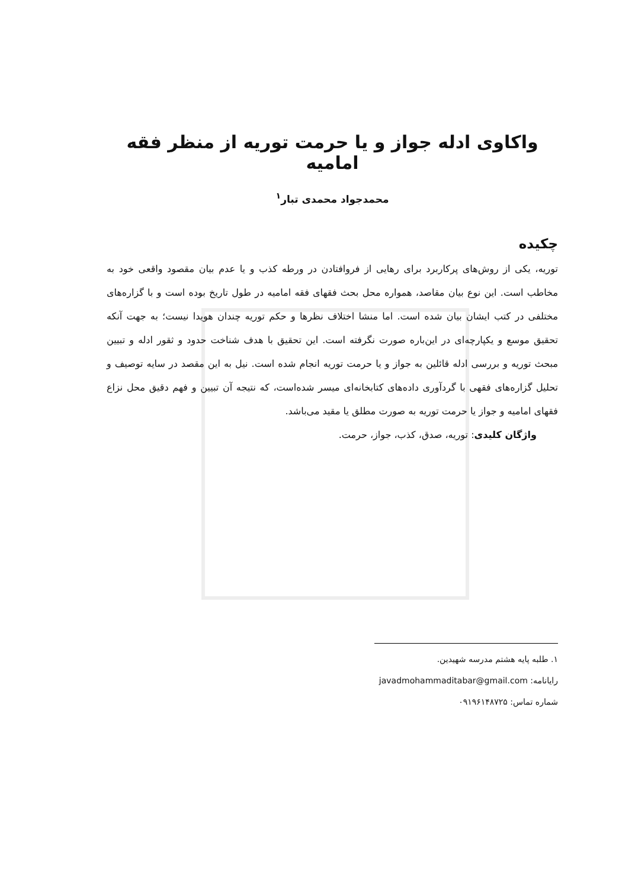واکاوی ادله جواز و یا حرمت توریه از منظر فقه امامیه
محمدجواد محمدی تبار<sup>۱</sup>
چکیده
توریه، یکی از روش‌های پرکاربرد برای رهایی از فروافتادن در ورطه کذب و یا عدم بیان مقصود واقعی خود به مخاطب است. این نوع بیان مقاصد، همواره محل بحث فقهای فقه امامیه در طول تاریخ بوده است و با گزاره‌های مختلفی در کتب ایشان بیان شده است. اما منشا اختلاف نظرها و حکم توریه چندان هویدا نیست؛ به جهت آنکه تحقیق موسع و یکپارچه‌ای در این‌باره صورت نگرفته است. این تحقیق با هدف شناخت حدود و ثقور ادله و تبیین مبحث توریه و بررسی ادله قائلین به جواز و یا حرمت توریه انجام شده است. نیل به این مقصد در سایه توصیف و تحلیل گزاره‌های فقهی با گردآوری داده‌های کتابخانه‌ای میسر شده‌است، که نتیجه آن تبیین و فهم دقیق محل نزاع فقهای امامیه و جواز یا حرمت توریه به صورت مطلق یا مقید می‌باشد.
واژگان کلیدی: توریه، صدق، کذب، جواز، حرمت.
۱. طلبه پایه هشتم مدرسه شهیدین.
رایانامه: javadmohammaditabar@gmail.com
شماره تماس: ۰۹۱۹۶۱۴۸۷۲۵